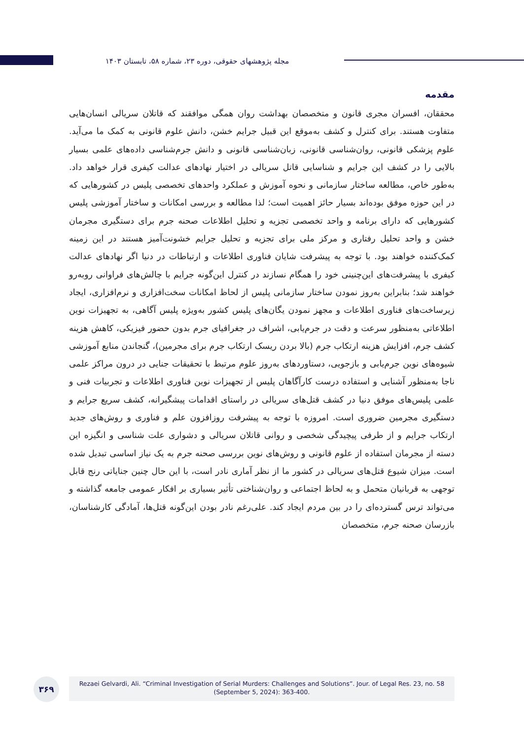مجله پژوهشهای حقوقی، دوره ۲۳، شماره ۵۸، تابستان ۱۴۰۳
مقدمه
محققان، افسران مجری قانون و متخصصان بهداشت روان همگی موافقند که قاتلان سریالی انسان‌هایی متفاوت هستند. برای کنترل و کشف به‌موقع این قبیل جرایم خشن، دانش علوم قانونی به کمک ما می‌آید. علوم پزشکی قانونی، روان‌شناسی قانونی، زبان‌شناسی قانونی و دانش جرم‌شناسی داده‌های علمی بسیار بالایی را در کشف این جرایم و شناسایی قاتل سریالی در اختیار نهادهای عدالت کیفری قرار خواهد داد. به‌طور خاص، مطالعه ساختار سازمانی و نحوه آموزش و عملکرد واحدهای تخصصی پلیس در کشورهایی که در این حوزه موفق بوده‌اند بسیار حائز اهمیت است؛ لذا مطالعه و بررسی امکانات و ساختار آموزشی پلیس کشورهایی که دارای برنامه و واحد تخصصی تجزیه و تحلیل اطلاعات صحنه جرم برای دستگیری مجرمان خشن و واحد تحلیل رفتاری و مرکز ملی برای تجزیه و تحلیل جرایم خشونت‌آمیز هستند در این زمینه کمک‌کننده خواهند بود. با توجه به پیشرفت شایان فناوری اطلاعات و ارتباطات در دنیا اگر نهادهای عدالت کیفری با پیشرفت‌های این‌چنینی خود را همگام نسازند در کنترل این‌گونه جرایم با چالش‌های فراوانی روبه‌رو خواهند شد؛ بنابراین به‌روز نمودن ساختار سازمانی پلیس از لحاظ امکانات سخت‌افزاری و نرم‌افزاری، ایجاد زیرساخت‌های فناوری اطلاعات و مجهز نمودن یگان‌های پلیس کشور به‌ویژه پلیس آگاهی، به تجهیزات نوین اطلاعاتی به‌منظور سرعت و دقت در جرم‌یابی، اشراف در جغرافیای جرم بدون حضور فیزیکی، کاهش هزینه کشف جرم، افزایش هزینه ارتکاب جرم (بالا بردن ریسک ارتکاب جرم برای مجرمین)، گنجاندن منابع آموزشی شیوه‌های نوین جرم‌یابی و بازجویی، دستاوردهای به‌روز علوم مرتبط با تحقیقات جنایی در درون مراکز علمی ناجا به‌منظور آشنایی و استفاده درست کارآگاهان پلیس از تجهیزات نوین فناوری اطلاعات و تجربیات فنی و علمی پلیس‌های موفق دنیا در کشف قتل‌های سریالی در راستای اقدامات پیشگیرانه، کشف سریع جرایم و دستگیری مجرمین ضروری است. امروزه با توجه به پیشرفت روزافزون علم و فناوری و روش‌های جدید ارتکاب جرایم و از طرفی پیچیدگی شخصی و روانی قاتلان سریالی و دشواری علت شناسی و انگیزه این دسته از مجرمان استفاده از علوم قانونی و روش‌های نوین بررسی صحنه جرم به یک نیاز اساسی تبدیل شده است. میزان شیوع قتل‌های سریالی در کشور ما از نظر آماری نادر است، با این حال چنین جنایاتی رنج قابل توجهی به قربانیان متحمل و به لحاظ اجتماعی و روان‌شناختی تأثیر بسیاری بر افکار عمومی جامعه گذاشته و می‌تواند ترس گسترده‌ای را در بین مردم ایجاد کند. علی‌رغم نادر بودن این‌گونه قتل‌ها، آمادگی کارشناسان، بازرسان صحنه جرم، متخصصان
Rezaei Gelvardi, Ali. “Criminal Investigation of Serial Murders: Challenges and Solutions”. Jour. of Legal Res. 23, no. 58
(September 5, 2024): 363-400.
۳۶۹